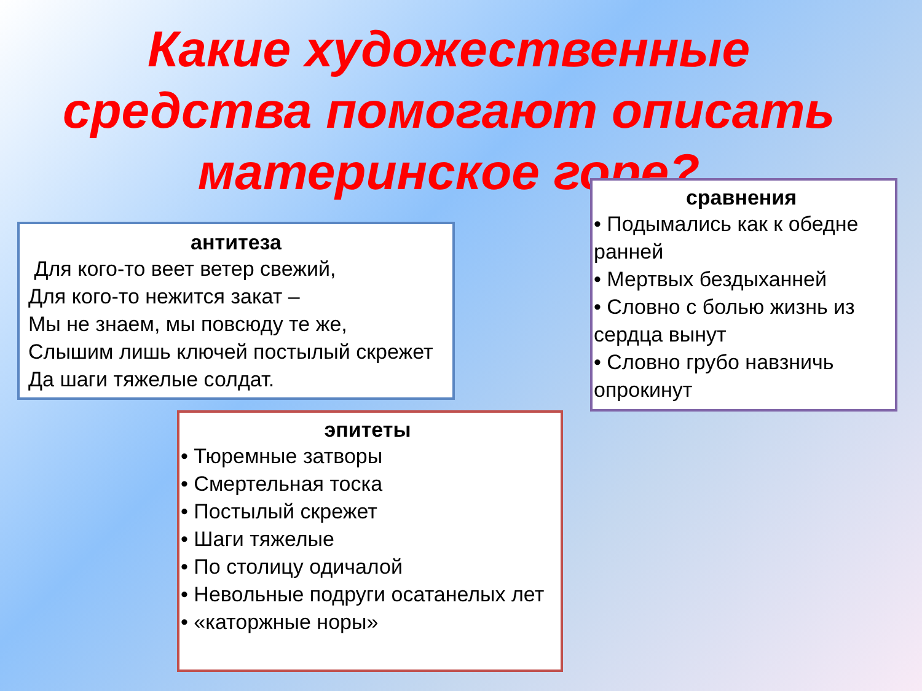Какие художественные средства помогают описать материнское горе?
антитеза
Для кого-то веет ветер свежий,
Для кого-то нежится закат –
Мы не знаем, мы повсюду те же,
Слышим лишь ключей постылый скрежет
Да шаги тяжелые солдат.
сравнения
• Подымались как к обедне ранней
• Мертвых бездыханней
• Словно с болью жизнь из сердца вынут
• Словно грубо навзничь опрокинут
эпитеты
• Тюремные затворы
• Смертельная тоска
• Постылый скрежет
• Шаги тяжелые
• По столицу одичалой
• Невольные подруги осатанелых лет
• «каторжные норы»